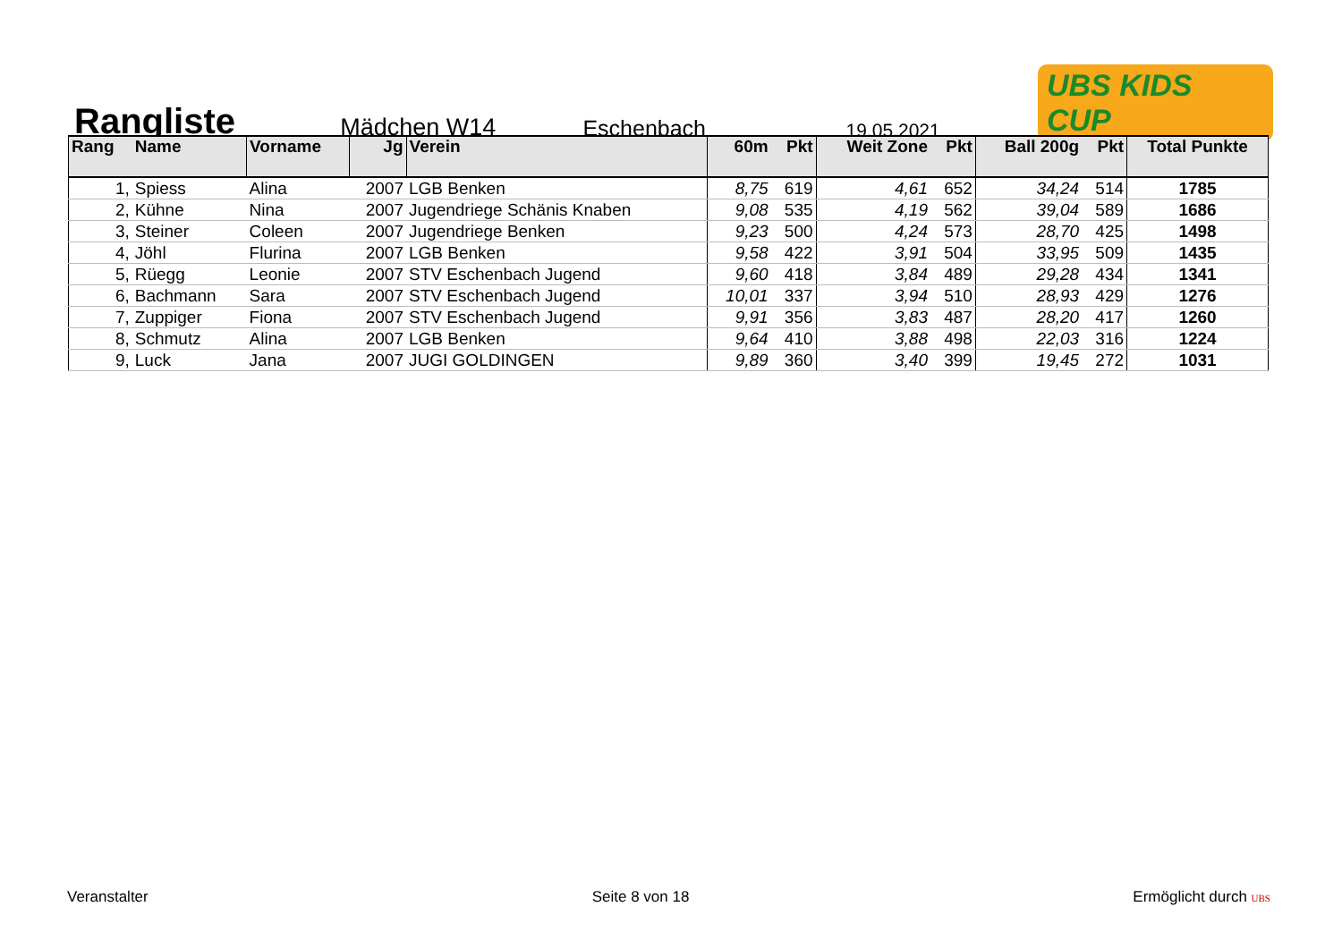Rangliste
Mädchen W14
Eschenbach
19.05.2021
UBS KIDS CUP
| Rang | Name | Vorname | Jg | Verein | 60m | Pkt | Weit Zone | Pkt | Ball 200g | Pkt | Total Punkte |
| --- | --- | --- | --- | --- | --- | --- | --- | --- | --- | --- | --- |
| 1, | Spiess | Alina | 2007 | LGB Benken | 8,75 | 619 | 4,61 | 652 | 34,24 | 514 | 1785 |
| 2, | Kühne | Nina | 2007 | Jugendriege Schänis Knaben | 9,08 | 535 | 4,19 | 562 | 39,04 | 589 | 1686 |
| 3, | Steiner | Coleen | 2007 | Jugendriege Benken | 9,23 | 500 | 4,24 | 573 | 28,70 | 425 | 1498 |
| 4, | Jöhl | Flurina | 2007 | LGB Benken | 9,58 | 422 | 3,91 | 504 | 33,95 | 509 | 1435 |
| 5, | Rüegg | Leonie | 2007 | STV Eschenbach Jugend | 9,60 | 418 | 3,84 | 489 | 29,28 | 434 | 1341 |
| 6, | Bachmann | Sara | 2007 | STV Eschenbach Jugend | 10,01 | 337 | 3,94 | 510 | 28,93 | 429 | 1276 |
| 7, | Zuppiger | Fiona | 2007 | STV Eschenbach Jugend | 9,91 | 356 | 3,83 | 487 | 28,20 | 417 | 1260 |
| 8, | Schmutz | Alina | 2007 | LGB Benken | 9,64 | 410 | 3,88 | 498 | 22,03 | 316 | 1224 |
| 9, | Luck | Jana | 2007 | JUGI GOLDINGEN | 9,89 | 360 | 3,40 | 399 | 19,45 | 272 | 1031 |
Veranstalter Seite 8 von 18 Ermöglicht durch UBS